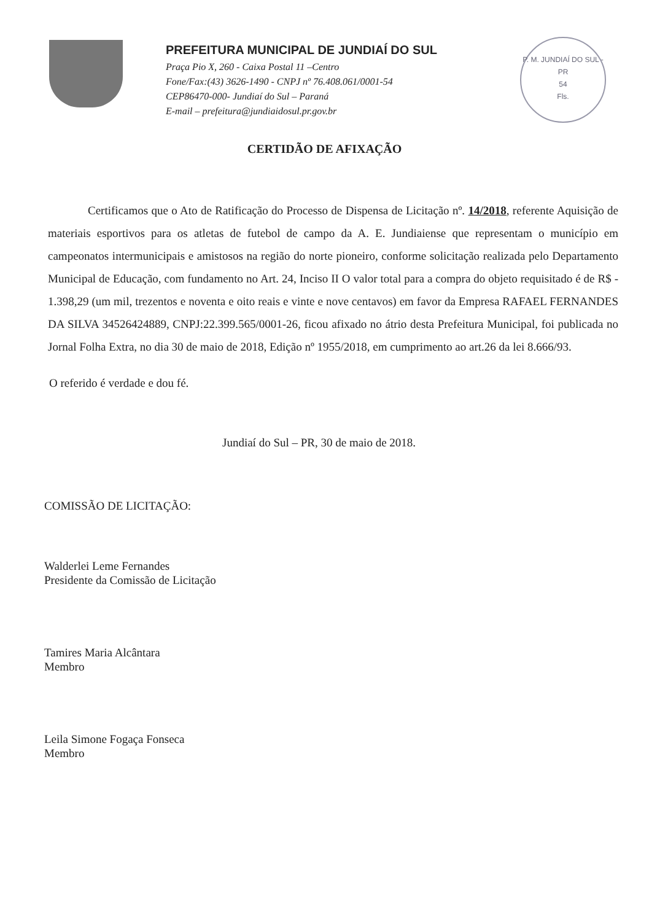PREFEITURA MUNICIPAL DE JUNDIAÍ DO SUL
Praça Pio X, 260 - Caixa Postal 11 –Centro
Fone/Fax:(43) 3626-1490 - CNPJ nº 76.408.061/0001-54
CEP86470-000- Jundiaí do Sul – Paraná
E-mail – prefeitura@jundiaidosul.pr.gov.br
P. M. JUNDIAÍ DO SUL - PR
54
Fls.
CERTIDÃO DE AFIXAÇÃO
Certificamos que o Ato de Ratificação do Processo de Dispensa de Licitação nº. 14/2018, referente Aquisição de materiais esportivos para os atletas de futebol de campo da A. E. Jundiaiense que representam o município em campeonatos intermunicipais e amistosos na região do norte pioneiro, conforme solicitação realizada pelo Departamento Municipal de Educação, com fundamento no Art. 24, Inciso II O valor total para a compra do objeto requisitado é de R$ - 1.398,29 (um mil, trezentos e noventa e oito reais e vinte e nove centavos) em favor da Empresa RAFAEL FERNANDES DA SILVA 34526424889, CNPJ:22.399.565/0001-26, ficou afixado no átrio desta Prefeitura Municipal, foi publicada no Jornal Folha Extra, no dia 30 de maio de 2018, Edição nº 1955/2018, em cumprimento ao art.26 da lei 8.666/93.
O referido é verdade e dou fé.
Jundiaí do Sul – PR, 30 de maio de 2018.
COMISSÃO DE LICITAÇÃO:
Walderlei Leme Fernandes
Presidente da Comissão de Licitação
Tamires Maria Alcântara
Membro
Leila Simone Fogaça Fonseca
Membro